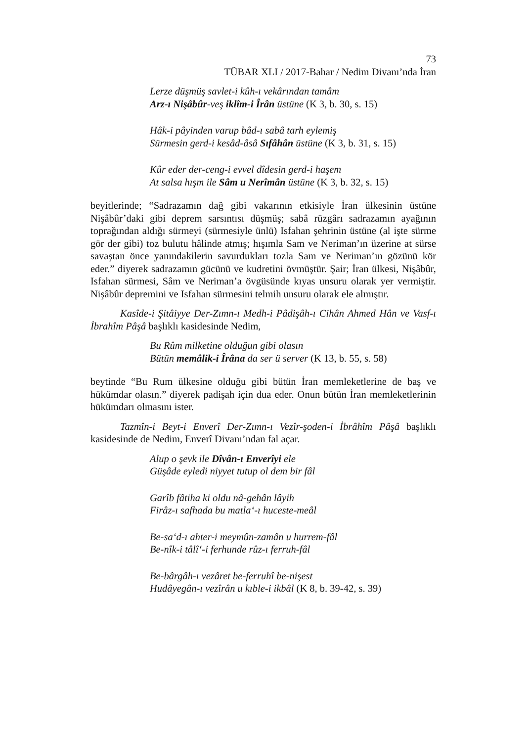73
TÜBAR XLI / 2017-Bahar / Nedim Divanı’nda İran
Lerze düşmüş savlet-i kûh-ı vekârından tamâm
Arz-ı Nişâbûr-veş iklîm-i Îrân üstüne (K 3, b. 30, s. 15)
Hâk-i pâyinden varup bâd-ı sabâ tarh eylemiş
Sürmesin gerd-i kesâd-âsâ Sıfâhân üstüne (K 3, b. 31, s. 15)
Kûr eder der-ceng-i evvel dîdesin gerd-i haşem
At salsa hışm ile Sâm u Nerîmân üstüne (K 3, b. 32, s. 15)
beyitlerinde; “Sadrazamın dağ gibi vakarının etkisiyle İran ülkesinin üstüne Nişâbûr’daki gibi deprem sarsıntısı düşmüş; sabâ rüzgârı sadrazamın ayağının toprağından aldığı sürmeyi (sürmesiyle ünlü) Isfahan şehrinin üstüne (al işte sürme gör der gibi) toz bulutu hâlinde atmış; hışımla Sam ve Neriman’ın üzerine at sürse savaştan önce yanındakilerin savurdukları tozla Sam ve Neriman’ın gözünü kör eder.” diyerek sadrazamın gücünü ve kudretini övmüştür. Şair; İran ülkesi, Nişâbûr, Isfahan sürmesi, Sâm ve Neriman’a övgüsünde kıyas unsuru olarak yer vermiştir. Nişâbûr depremini ve Isfahan sürmesini telmih unsuru olarak ele almıştır.
Kasîde-i Şitâiyye Der-Zımn-ı Medh-i Pâdişâh-ı Cihân Ahmed Hân ve Vasf-ı İbrahîm Pâşâ başlıklı kasidesinde Nedim,
Bu Rûm milketine olduğun gibi olasın
Bütün memâlik-i Îrâna da ser ü server (K 13, b. 55, s. 58)
beytinde “Bu Rum ülkesine olduğu gibi bütün İran memleketlerine de baş ve hükümdar olasın.” diyerek padişah için dua eder. Onun bütün İran memleketlerinin hükümdarı olmasını ister.
Tazmîn-i Beyt-i Enverî Der-Zımn-ı Vezîr-şoden-i İbrâhîm Pâşâ başlıklı kasidesinde de Nedim, Enverî Divanı’ndan fal açar.
Alup o şevk ile Dîvân-ı Enverîyi ele
Güşâde eyledi niyyet tutup ol dem bir fâl
Garîb fâtiha ki oldu nâ-gehân lâyih
Firâz-ı safhada bu matla‘-ı huceste-meâl
Be-sa‘d-ı ahter-i meymûn-zamân u hurrem-fâl
Be-nîk-i tâlî‘-i ferhunde rûz-ı ferruh-fâl
Be-bârgâh-ı vezâret be-ferruhî be-nişest
Hudâyegân-ı vezîrân u kıble-i ikbâl (K 8, b. 39-42, s. 39)